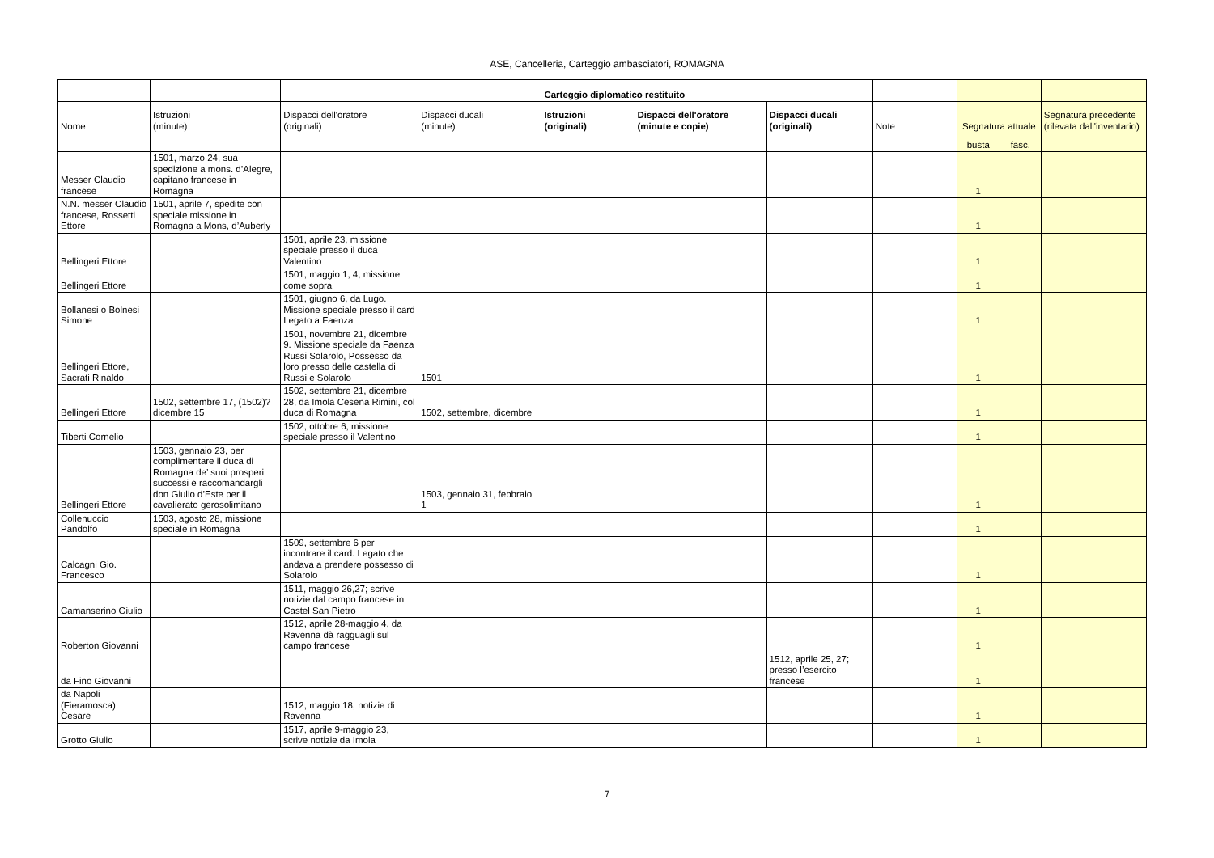ASE, Cancelleria, Carteggio ambasciatori, ROMAGNA
| | | | | Carteggio diplomatico restituito | | | | | | |
| --- | --- | --- | --- | --- | --- | --- | --- | --- | --- | --- |
| Nome | Istruzioni (minute) | Dispacci dell'oratore (originali) | Dispacci ducali (minute) | Istruzioni (originali) | Dispacci dell'oratore (minute e copie) | Dispacci ducali (originali) | Note | Segnatura attuale | | Segnatura precedente (rilevata dall'inventario) |
| | | | | | | | | busta | fasc. | |
| Messer Claudio francese | 1501, marzo 24, sua spedizione a mons. d’Alegre, capitano francese in Romagna | | | | | | | 1 | | |
| N.N. messer Claudio francese, Rossetti Ettore | 1501, aprile 7, spedite con speciale missione in Romagna a Mons, d’Auberly | | | | | | | 1 | | |
| Bellingeri Ettore | | 1501, aprile 23, missione speciale presso il duca Valentino | | | | | | 1 | | |
| Bellingeri Ettore | | 1501, maggio 1, 4, missione come sopra | | | | | | 1 | | |
| Bollanesi o Bolnesi Simone | | 1501, giugno 6, da Lugo. Missione speciale presso il card Legato a Faenza | | | | | | 1 | | |
| Bellingeri Ettore, Sacrati Rinaldo | | 1501, novembre 21, dicembre 9. Missione speciale da Faenza Russi Solarolo, Possesso da loro presso delle castella di Russi e Solarolo | 1501 | | | | | 1 | | |
| Bellingeri Ettore | 1502, settembre 17, (1502)? dicembre 15 | 1502, settembre 21, dicembre 28, da Imola Cesena Rimini, col duca di Romagna | 1502, settembre, dicembre | | | | | 1 | | |
| Tiberti Cornelio | | 1502, ottobre 6, missione speciale presso il Valentino | | | | | | 1 | | |
| Bellingeri Ettore | 1503, gennaio 23, per complimentare il duca di Romagna de’ suoi prosperi successi e raccomandargli don Giulio d’Este per il cavalierato gerosolimitano | | 1503, gennaio 31, febbraio 1 | | | | | 1 | | |
| Collenuccio Pandolfo | 1503, agosto 28, missione speciale in Romagna | | | | | | | 1 | | |
| Calcagni Gio. Francesco | | 1509, settembre 6 per incontrare il card. Legato che andava a prendere possesso di Solarolo | | | | | | 1 | | |
| Camanserino Giulio | | 1511, maggio 26,27; scrive notizie dal campo francese in Castel San Pietro | | | | | | 1 | | |
| Roberton Giovanni | | 1512, aprile 28-maggio 4, da Ravenna dà ragguagli sul campo francese | | | | | | 1 | | |
| da Fino Giovanni | | | | | | 1512, aprile 25, 27; presso l’esercito francese | | 1 | | |
| da Napoli (Fieramosca) Cesare | | 1512, maggio 18, notizie di Ravenna | | | | | | 1 | | |
| Grotto Giulio | | 1517, aprile 9-maggio 23, scrive notizie da Imola | | | | | | 1 | | |
7